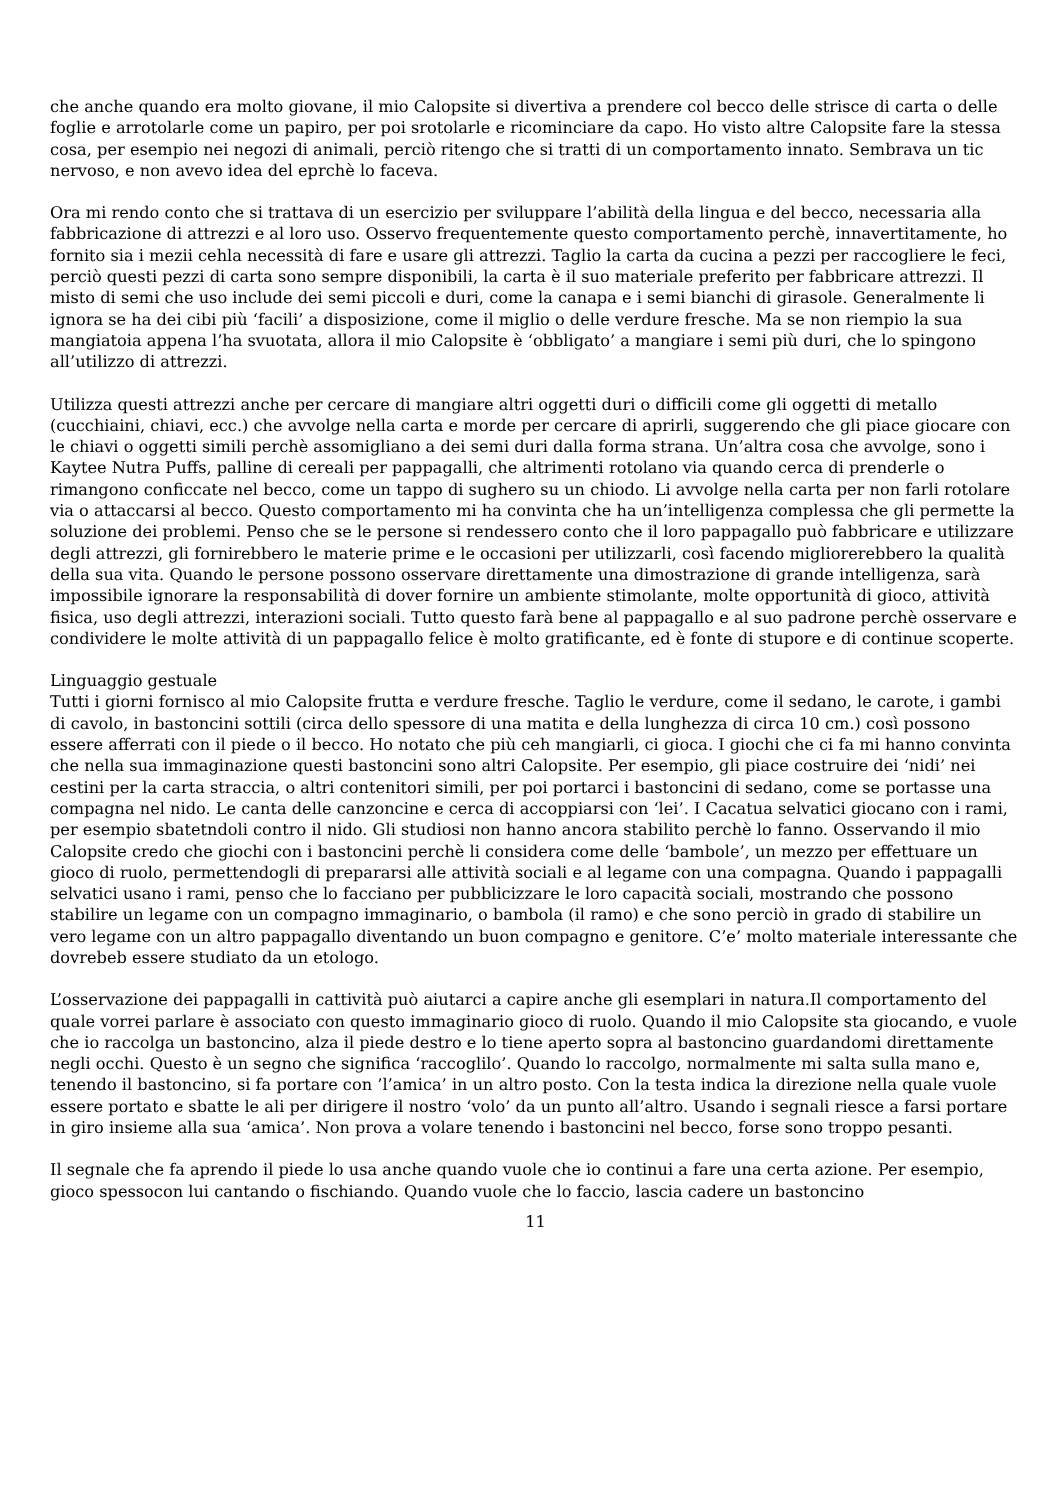che anche quando era molto giovane, il mio Calopsite si divertiva a prendere col becco delle strisce di carta o delle foglie e arrotolarle come un papiro, per poi srotolarle e ricominciare da capo. Ho visto altre Calopsite fare la stessa cosa, per esempio nei negozi di animali, perciò ritengo che si tratti di un comportamento innato. Sembrava un tic nervoso, e non avevo idea del eprchè lo faceva.
Ora mi rendo conto che si trattava di un esercizio per sviluppare l’abilità della lingua e del becco, necessaria alla fabbricazione di attrezzi e al loro uso. Osservo frequentemente questo comportamento perchè, innavertitamente, ho fornito sia i mezii cehla necessità di fare e usare gli attrezzi. Taglio la carta da cucina a pezzi per raccogliere le feci, perciò questi pezzi di carta sono sempre disponibili, la carta è il suo materiale preferito per fabbricare attrezzi. Il misto di semi che uso include dei semi piccoli e duri, come la canapa e i semi bianchi di girasole. Generalmente li ignora se ha dei cibi più ‘facili’ a disposizione, come il miglio o delle verdure fresche. Ma se non riempio la sua mangiatoia appena l’ha svuotata, allora il mio Calopsite è ‘obbligato’ a mangiare i semi più duri, che lo spingono all’utilizzo di attrezzi.
Utilizza questi attrezzi anche per cercare di mangiare altri oggetti duri o difficili come gli oggetti di metallo (cucchiaini, chiavi, ecc.) che avvolge nella carta e morde per cercare di aprirli, suggerendo che gli piace giocare con le chiavi o oggetti simili perchè assomigliano a dei semi duri dalla forma strana. Un’altra cosa che avvolge, sono i Kaytee Nutra Puffs, palline di cereali per pappagalli, che altrimenti rotolano via quando cerca di prenderle o rimangono conficcate nel becco, come un tappo di sughero su un chiodo. Li avvolge nella carta per non farli rotolare via o attaccarsi al becco. Questo comportamento mi ha convinta che ha un’intelligenza complessa che gli permette la soluzione dei problemi. Penso che se le persone si rendessero conto che il loro pappagallo può fabbricare e utilizzare degli attrezzi, gli fornirebbero le materie prime e le occasioni per utilizzarli, così facendo migliorerebbero la qualità della sua vita. Quando le persone possono osservare direttamente una dimostrazione di grande intelligenza, sarà impossibile ignorare la responsabilità di dover fornire un ambiente stimolante, molte opportunità di gioco, attività fisica, uso degli attrezzi, interazioni sociali. Tutto questo farà bene al pappagallo e al suo padrone perchè osservare e condividere le molte attività di un pappagallo felice è molto gratificante, ed è fonte di stupore e di continue scoperte.
Linguaggio gestuale
Tutti i giorni fornisco al mio Calopsite frutta e verdure fresche. Taglio le verdure, come il sedano, le carote, i gambi di cavolo, in bastoncini sottili (circa dello spessore di una matita e della lunghezza di circa 10 cm.) così possono essere afferrati con il piede o il becco. Ho notato che più ceh mangiarli, ci gioca. I giochi che ci fa mi hanno convinta che nella sua immaginazione questi bastoncini sono altri Calopsite. Per esempio, gli piace costruire dei ‘nidi’ nei cestini per la carta straccia, o altri contenitori simili, per poi portarci i bastoncini di sedano, come se portasse una compagna nel nido. Le canta delle canzoncine e cerca di accoppiarsi con ‘lei’. I Cacatua selvatici giocano con i rami, per esempio sbatetndoli contro il nido. Gli studiosi non hanno ancora stabilito perchè lo fanno. Osservando il mio Calopsite credo che giochi con i bastoncini perchè li considera come delle ‘bambole’, un mezzo per effettuare un gioco di ruolo, permettendogli di prepararsi alle attività sociali e al legame con una compagna. Quando i pappagalli selvatici usano i rami, penso che lo facciano per pubblicizzare le loro capacità sociali, mostrando che possono stabilire un legame con un compagno immaginario, o bambola (il ramo) e che sono perciò in grado di stabilire un vero legame con un altro pappagallo diventando un buon compagno e genitore. C’e’ molto materiale interessante che dovrebeb essere studiato da un etologo.
L’osservazione dei pappagalli in cattività può aiutarci a capire anche gli esemplari in natura.Il comportamento del quale vorrei parlare è associato con questo immaginario gioco di ruolo. Quando il mio Calopsite sta giocando, e vuole che io raccolga un bastoncino, alza il piede destro e lo tiene aperto sopra al bastoncino guardandomi direttamente negli occhi. Questo è un segno che significa ‘raccoglilo’. Quando lo raccolgo, normalmente mi salta sulla mano e, tenendo il bastoncino, si fa portare con ’l’amica’ in un altro posto. Con la testa indica la direzione nella quale vuole essere portato e sbatte le ali per dirigere il nostro ‘volo’ da un punto all’altro. Usando i segnali riesce a farsi portare in giro insieme alla sua ‘amica’. Non prova a volare tenendo i bastoncini nel becco, forse sono troppo pesanti.
Il segnale che fa aprendo il piede lo usa anche quando vuole che io continui a fare una certa azione. Per esempio, gioco spessocon lui cantando o fischiando. Quando vuole che lo faccio, lascia cadere un bastoncino
11